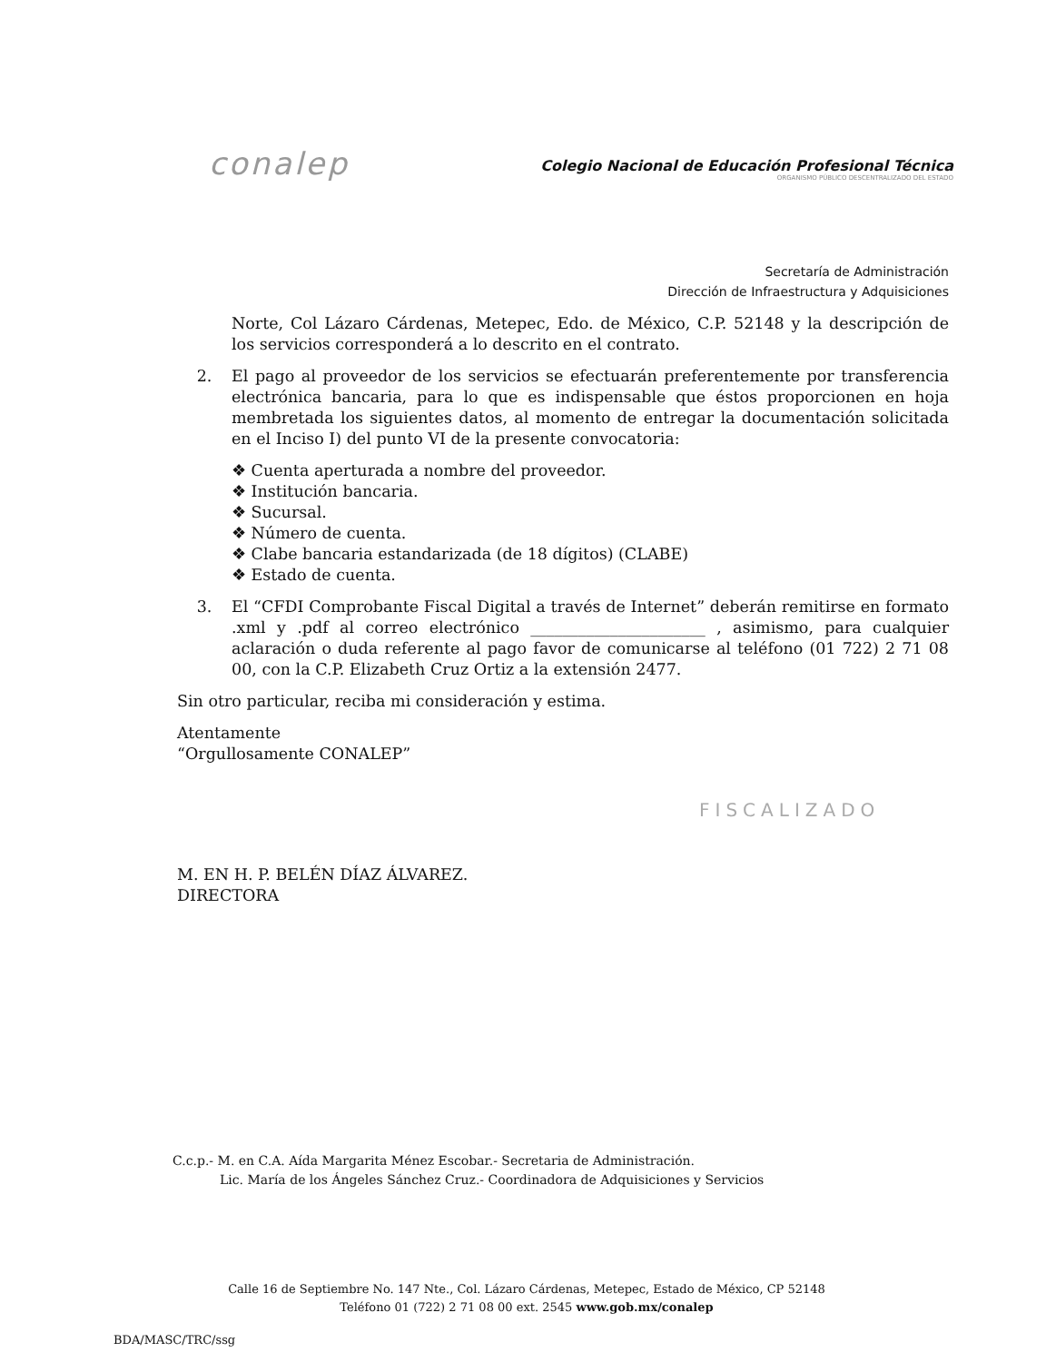conalep
Colegio Nacional de Educación Profesional Técnica
ORGANISMO PÚBLICO DESCENTRALIZADO DEL ESTADO
Secretaría de Administración
Dirección de Infraestructura y Adquisiciones
Norte, Col Lázaro Cárdenas, Metepec, Edo. de México, C.P. 52148 y la descripción de los servicios corresponderá a lo descrito en el contrato.
2. El pago al proveedor de los servicios se efectuarán preferentemente por transferencia electrónica bancaria, para lo que es indispensable que éstos proporcionen en hoja membretada los siguientes datos, al momento de entregar la documentación solicitada en el Inciso I) del punto VI de la presente convocatoria:
❖ Cuenta aperturada a nombre del proveedor.
❖ Institución bancaria.
❖ Sucursal.
❖ Número de cuenta.
❖ Clabe bancaria estandarizada (de 18 dígitos) (CLABE)
❖ Estado de cuenta.
3. El “CFDI Comprobante Fiscal Digital a través de Internet” deberán remitirse en formato .xml y .pdf al correo electrónico ______________________ , asimismo, para cualquier aclaración o duda referente al pago favor de comunicarse al teléfono (01 722) 2 71 08 00, con la C.P. Elizabeth Cruz Ortiz a la extensión 2477.
Sin otro particular, reciba mi consideración y estima.
Atentamente
“Orgullosamente CONALEP”
M. EN H. P. BELÉN DÍAZ ÁLVAREZ.
DIRECTORA
FISCALIZADO
C.c.p.- M. en C.A. Aída Margarita Ménez Escobar.- Secretaria de Administración.
Lic. María de los Ángeles Sánchez Cruz.- Coordinadora de Adquisiciones y Servicios
Calle 16 de Septiembre No. 147 Nte., Col. Lázaro Cárdenas, Metepec, Estado de México, CP 52148
Teléfono 01 (722) 2 71 08 00 ext. 2545 www.gob.mx/conalep
BDA/MASC/TRC/ssg